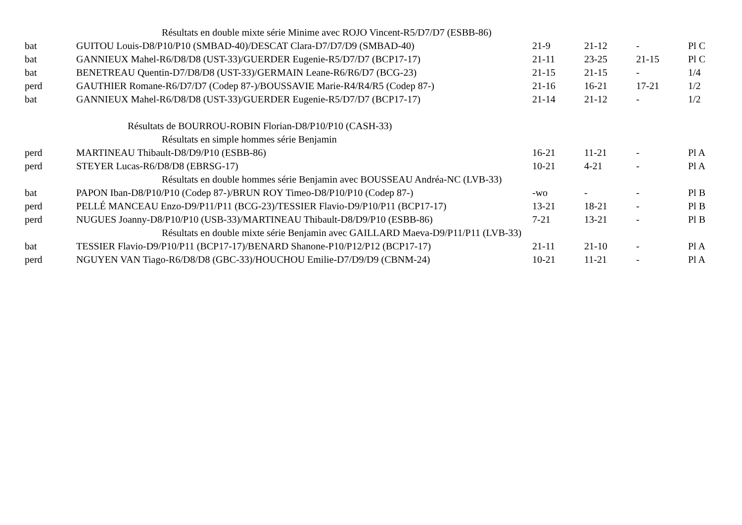| | Résultats en double mixte série Minime avec ROJO Vincent-R5/D7/D7 (ESBB-86) | | | | |
| bat | GUITOU Louis-D8/P10/P10 (SMBAD-40)/DESCAT Clara-D7/D7/D9 (SMBAD-40) | 21-9 | 21-12 | - | Pl C |
| bat | GANNIEUX Mahel-R6/D8/D8 (UST-33)/GUERDER Eugenie-R5/D7/D7 (BCP17-17) | 21-11 | 23-25 | 21-15 | Pl C |
| bat | BENETREAU Quentin-D7/D8/D8 (UST-33)/GERMAIN Leane-R6/R6/D7 (BCG-23) | 21-15 | 21-15 | - | 1/4 |
| perd | GAUTHIER Romane-R6/D7/D7 (Codep 87-)/BOUSSAVIE Marie-R4/R4/R5 (Codep 87-) | 21-16 | 16-21 | 17-21 | 1/2 |
| bat | GANNIEUX Mahel-R6/D8/D8 (UST-33)/GUERDER Eugenie-R5/D7/D7 (BCP17-17) | 21-14 | 21-12 | - | 1/2 |
| | Résultats de BOURROU-ROBIN Florian-D8/P10/P10 (CASH-33) | | | | |
| | Résultats en simple hommes série Benjamin | | | | |
| perd | MARTINEAU Thibault-D8/D9/P10 (ESBB-86) | 16-21 | 11-21 | - | Pl A |
| perd | STEYER Lucas-R6/D8/D8 (EBRSG-17) | 10-21 | 4-21 | - | Pl A |
| | Résultats en double hommes série Benjamin avec BOUSSEAU Andréa-NC (LVB-33) | | | | |
| bat | PAPON Iban-D8/P10/P10 (Codep 87-)/BRUN ROY Timeo-D8/P10/P10 (Codep 87-) | -wo | - | - | Pl B |
| perd | PELLÉ MANCEAU Enzo-D9/P11/P11 (BCG-23)/TESSIER Flavio-D9/P10/P11 (BCP17-17) | 13-21 | 18-21 | - | Pl B |
| perd | NUGUES Joanny-D8/P10/P10 (USB-33)/MARTINEAU Thibault-D8/D9/P10 (ESBB-86) | 7-21 | 13-21 | - | Pl B |
| | Résultats en double mixte série Benjamin avec GAILLARD Maeva-D9/P11/P11 (LVB-33) | | | | |
| bat | TESSIER Flavio-D9/P10/P11 (BCP17-17)/BENARD Shanone-P10/P12/P12 (BCP17-17) | 21-11 | 21-10 | - | Pl A |
| perd | NGUYEN VAN Tiago-R6/D8/D8 (GBC-33)/HOUCHOU Emilie-D7/D9/D9 (CBNM-24) | 10-21 | 11-21 | - | Pl A |